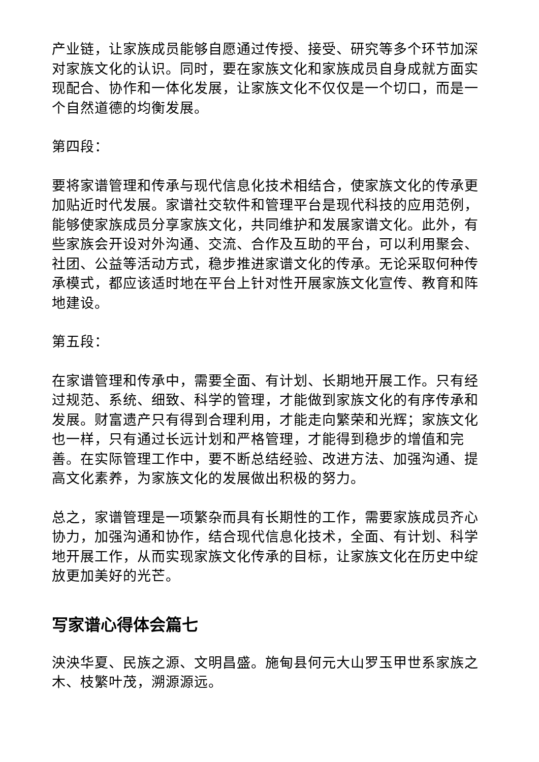产业链，让家族成员能够自愿通过传授、接受、研究等多个环节加深对家族文化的认识。同时，要在家族文化和家族成员自身成就方面实现配合、协作和一体化发展，让家族文化不仅仅是一个切口，而是一个自然道德的均衡发展。
第四段：
要将家谱管理和传承与现代信息化技术相结合，使家族文化的传承更加贴近时代发展。家谱社交软件和管理平台是现代科技的应用范例，能够使家族成员分享家族文化，共同维护和发展家谱文化。此外，有些家族会开设对外沟通、交流、合作及互助的平台，可以利用聚会、社团、公益等活动方式，稳步推进家谱文化的传承。无论采取何种传承模式，都应该适时地在平台上针对性开展家族文化宣传、教育和阵地建设。
第五段：
在家谱管理和传承中，需要全面、有计划、长期地开展工作。只有经过规范、系统、细致、科学的管理，才能做到家族文化的有序传承和发展。财富遗产只有得到合理利用，才能走向繁荣和光辉；家族文化也一样，只有通过长远计划和严格管理，才能得到稳步的增值和完善。在实际管理工作中，要不断总结经验、改进方法、加强沟通、提高文化素养，为家族文化的发展做出积极的努力。
总之，家谱管理是一项繁杂而具有长期性的工作，需要家族成员齐心协力，加强沟通和协作，结合现代信息化技术，全面、有计划、科学地开展工作，从而实现家族文化传承的目标，让家族文化在历史中绽放更加美好的光芒。
写家谱心得体会篇七
泱泱华夏、民族之源、文明昌盛。施甸县何元大山罗玉甲世系家族之木、枝繁叶茂，溯源源远。